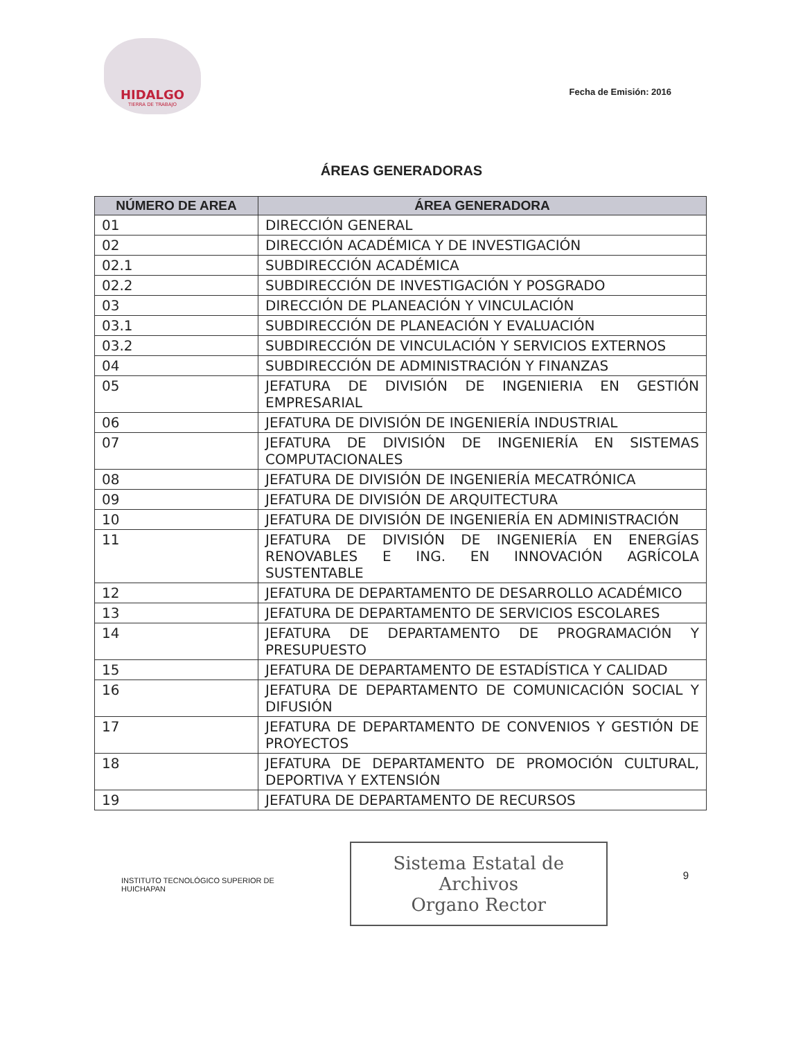HIDALGO
TIERRA DE TRABAJO
Fecha de Emisión: 2016
ÁREAS GENERADORAS
| NÚMERO DE AREA | ÁREA GENERADORA |
| --- | --- |
| 01 | DIRECCIÓN GENERAL |
| 02 | DIRECCIÓN ACADÉMICA Y DE INVESTIGACIÓN |
| 02.1 | SUBDIRECCIÓN ACADÉMICA |
| 02.2 | SUBDIRECCIÓN DE INVESTIGACIÓN Y POSGRADO |
| 03 | DIRECCIÓN DE PLANEACIÓN Y VINCULACIÓN |
| 03.1 | SUBDIRECCIÓN DE PLANEACIÓN Y EVALUACIÓN |
| 03.2 | SUBDIRECCIÓN DE VINCULACIÓN Y SERVICIOS EXTERNOS |
| 04 | SUBDIRECCIÓN DE ADMINISTRACIÓN Y FINANZAS |
| 05 | JEFATURA DE DIVISIÓN DE INGENIERIA EN GESTIÓN EMPRESARIAL |
| 06 | JEFATURA DE DIVISIÓN DE INGENIERÍA INDUSTRIAL |
| 07 | JEFATURA DE DIVISIÓN DE INGENIERÍA EN SISTEMAS COMPUTACIONALES |
| 08 | JEFATURA DE DIVISIÓN DE INGENIERÍA MECATRÓNICA |
| 09 | JEFATURA DE DIVISIÓN DE ARQUITECTURA |
| 10 | JEFATURA DE DIVISIÓN DE INGENIERÍA EN ADMINISTRACIÓN |
| 11 | JEFATURA DE DIVISIÓN DE INGENIERÍA EN ENERGÍAS RENOVABLES E ING. EN INNOVACIÓN AGRÍCOLA SUSTENTABLE |
| 12 | JEFATURA DE DEPARTAMENTO DE DESARROLLO ACADÉMICO |
| 13 | JEFATURA DE DEPARTAMENTO DE SERVICIOS ESCOLARES |
| 14 | JEFATURA DE DEPARTAMENTO DE PROGRAMACIÓN Y PRESUPUESTO |
| 15 | JEFATURA DE DEPARTAMENTO DE ESTADÍSTICA Y CALIDAD |
| 16 | JEFATURA DE DEPARTAMENTO DE COMUNICACIÓN SOCIAL Y DIFUSIÓN |
| 17 | JEFATURA DE DEPARTAMENTO DE CONVENIOS Y GESTIÓN DE PROYECTOS |
| 18 | JEFATURA DE DEPARTAMENTO DE PROMOCIÓN CULTURAL, DEPORTIVA Y EXTENSIÓN |
| 19 | JEFATURA DE DEPARTAMENTO DE RECURSOS |
INSTITUTO TECNOLÓGICO SUPERIOR DE
HUICHAPAN
Sistema Estatal de Archivos
Organo Rector
9